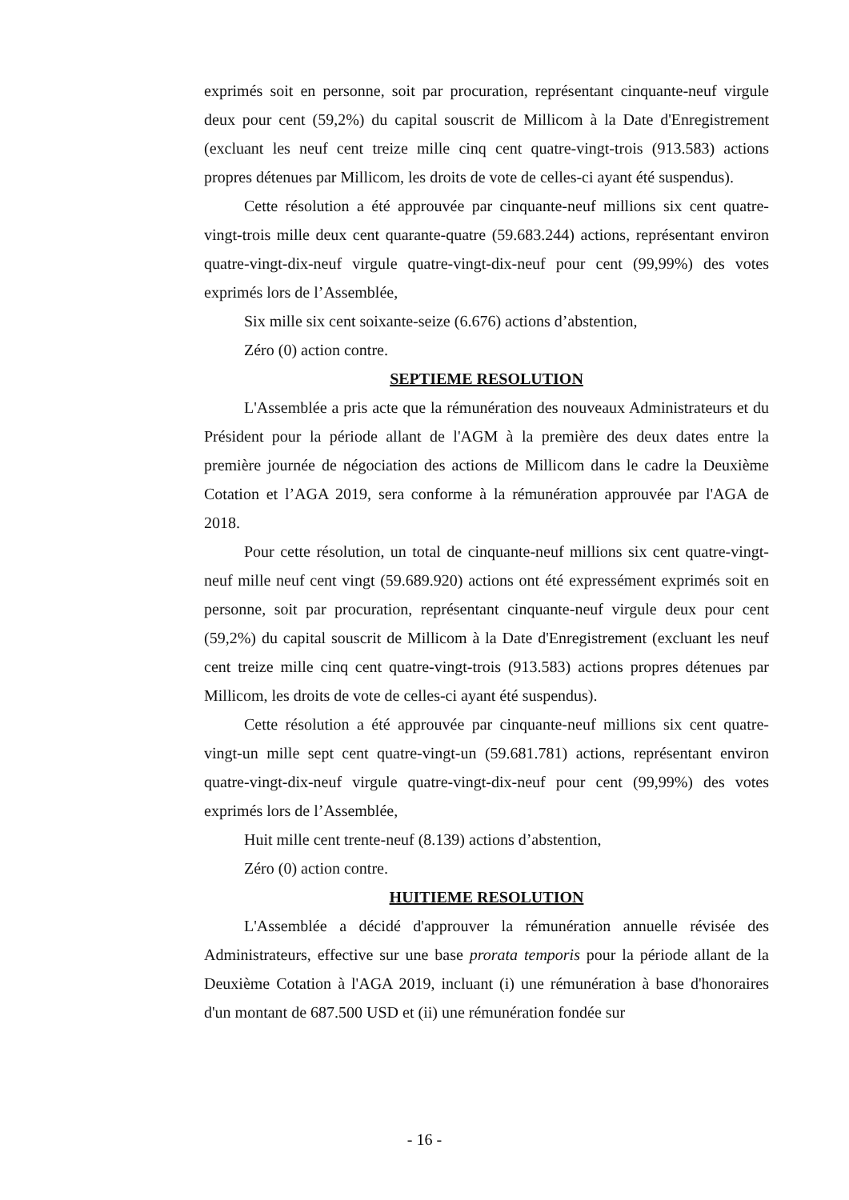exprimés soit en personne, soit par procuration, représentant cinquante-neuf virgule deux pour cent (59,2%) du capital souscrit de Millicom à la Date d'Enregistrement (excluant les neuf cent treize mille cinq cent quatre-vingt-trois (913.583) actions propres détenues par Millicom, les droits de vote de celles-ci ayant été suspendus).
Cette résolution a été approuvée par cinquante-neuf millions six cent quatre-vingt-trois mille deux cent quarante-quatre (59.683.244) actions, représentant environ quatre-vingt-dix-neuf virgule quatre-vingt-dix-neuf pour cent (99,99%) des votes exprimés lors de l’Assemblée,
Six mille six cent soixante-seize (6.676) actions d’abstention,
Zéro (0) action contre.
SEPTIEME RESOLUTION
L'Assemblée a pris acte que la rémunération des nouveaux Administrateurs et du Président pour la période allant de l'AGM à la première des deux dates entre la première journée de négociation des actions de Millicom dans le cadre la Deuxième Cotation et l’AGA 2019, sera conforme à la rémunération approuvée par l'AGA de 2018.
Pour cette résolution, un total de cinquante-neuf millions six cent quatre-vingt-neuf mille neuf cent vingt (59.689.920) actions ont été expressément exprimés soit en personne, soit par procuration, représentant cinquante-neuf virgule deux pour cent (59,2%) du capital souscrit de Millicom à la Date d'Enregistrement (excluant les neuf cent treize mille cinq cent quatre-vingt-trois (913.583) actions propres détenues par Millicom, les droits de vote de celles-ci ayant été suspendus).
Cette résolution a été approuvée par cinquante-neuf millions six cent quatre-vingt-un mille sept cent quatre-vingt-un (59.681.781) actions, représentant environ quatre-vingt-dix-neuf virgule quatre-vingt-dix-neuf pour cent (99,99%) des votes exprimés lors de l’Assemblée,
Huit mille cent trente-neuf (8.139) actions d’abstention,
Zéro (0) action contre.
HUITIEME RESOLUTION
L'Assemblée a décidé d'approuver la rémunération annuelle révisée des Administrateurs, effective sur une base prorata temporis pour la période allant de la Deuxième Cotation à l'AGA 2019, incluant (i) une rémunération à base d'honoraires d'un montant de 687.500 USD et (ii) une rémunération fondée sur
- 16 -